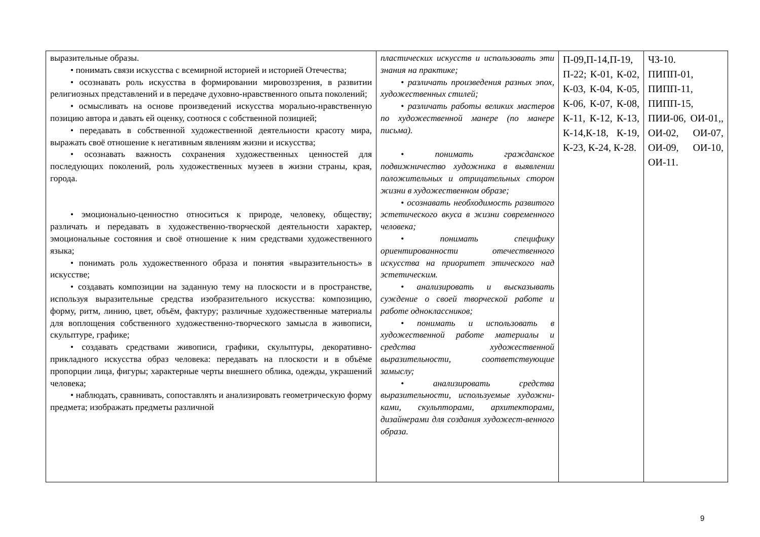| выразительные образы. • понимать связи искусства с всемирной историей и историей Отечества; • осознавать роль искусства в формировании мировоззрения, в развитии религиозных представлений и в передаче духовно-нравственного опыта поколений; • осмысливать на основе произведений искусства морально-нравственную позицию автора и давать ей оценку, соотнося с собственной позицией; • передавать в собственной художественной деятельности красоту мира, выражать своё отношение к негативным явлениям жизни и искусства; • осознавать важность сохранения художественных ценностей для последующих поколений, роль художественных музеев в жизни страны, края, города. • эмоционально-ценностно относиться к природе, человеку, обществу; различать и передавать в художественно-творческой деятельности характер, эмоциональные состояния и своё отношение к ним средствами художественного языка; • понимать роль художественного образа и понятия «выразительность» в искусстве; • создавать композиции на заданную тему на плоскости и в пространстве, используя выразительные средства изобразительного искусства: композицию, форму, ритм, линию, цвет, объём, фактуру; различные художественные материалы для воплощения собственного художественно-творческого замысла в живописи, скульптуре, графике; • создавать средствами живописи, графики, скульптуры, декоративно-прикладного искусства образ человека: передавать на плоскости и в объёме пропорции лица, фигуры; характерные черты внешнего облика, одежды, украшений человека; • наблюдать, сравнивать, сопоставлять и анализировать геометрическую форму предмета; изображать предметы различной | пластических искусств и использовать эти знания на практике; • различать произведения разных эпох, художественных стилей; • различать работы великих мастеров по художественной манере (по манере письма). • понимать гражданское подвижничество художника в выявлении положительных и отрицательных сторон жизни в художественном образе; • осознавать необходимость развитого эстетического вкуса в жизни современного человека; • понимать специфику ориентированности отечественного искусства на приоритет этического над эстетическим. • анализировать и высказывать суждение о своей творческой работе и работе одноклассников; • понимать и использовать в художественной работе материалы и средства художественной выразительности, соответствующие замыслу; • анализировать средства выразительности, используемые художни-ками, скульпторами, архитекторами, дизайнерами для создания художест-венного образа. | П-09,П-14,П-19, П-22; К-01, К-02, К-03, К-04, К-05, К-06, К-07, К-08, К-11, К-12, К-13, К-14,К-18, К-19, К-23, К-24, К-28. | ЧЗ-10. ПИПП-01, ПИПП-11, ПИПП-15, ПИИ-06, ОИ-01,, ОИ-02, ОИ-07, ОИ-09, ОИ-10, ОИ-11. |
9